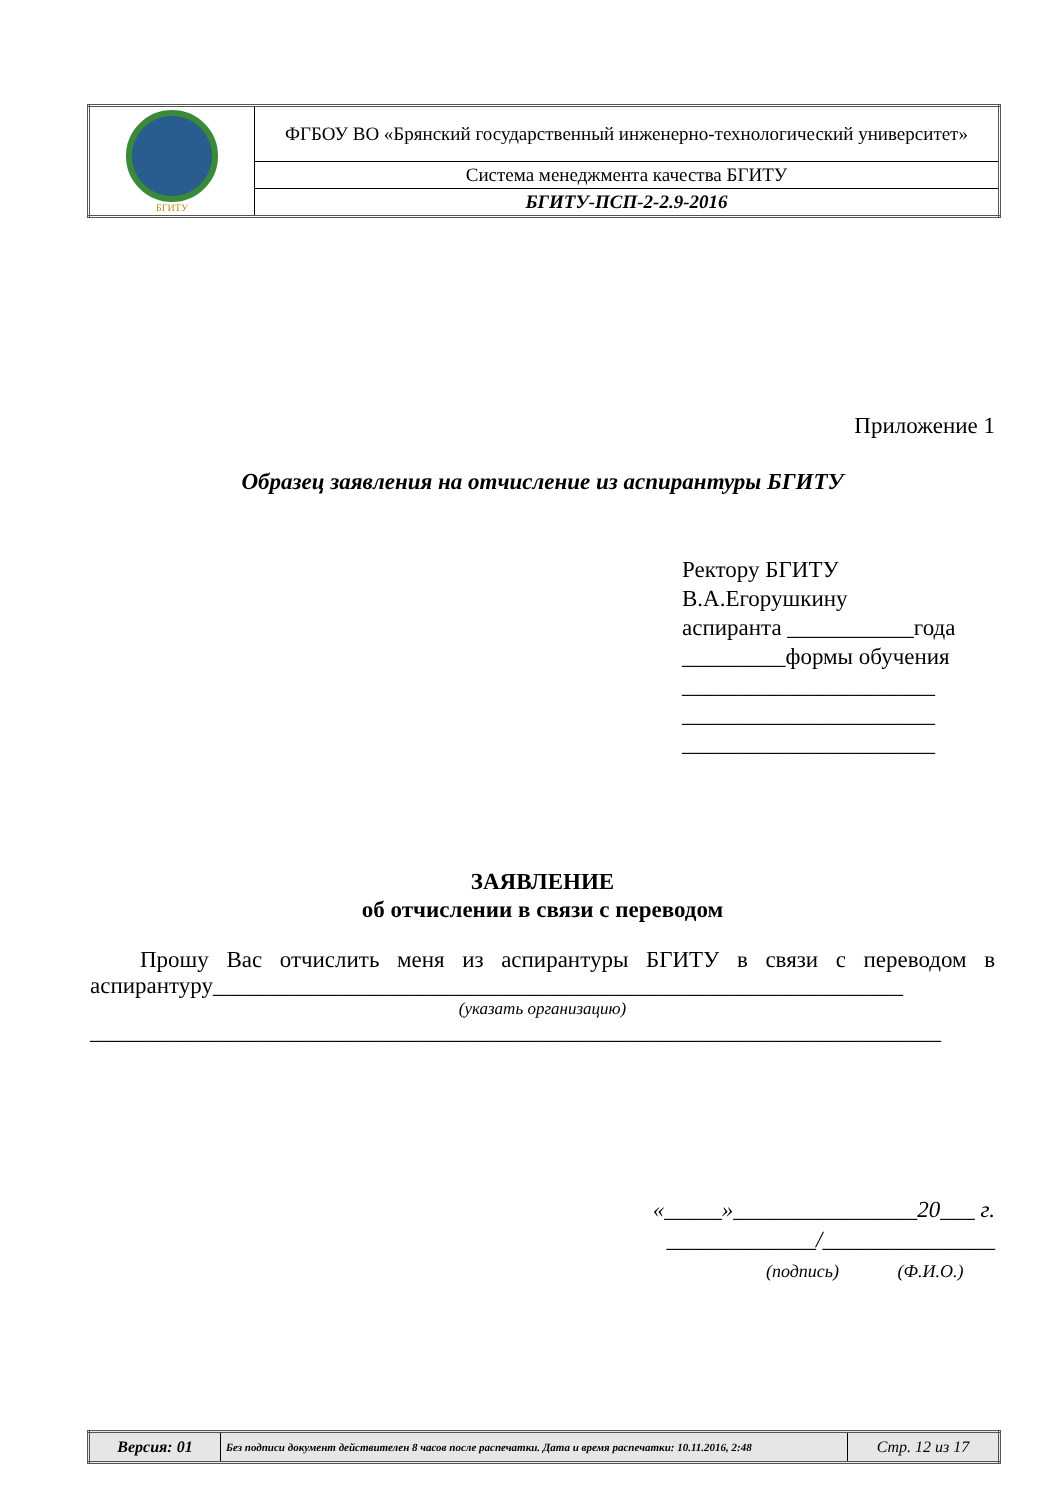| БГИТУ | ФГБОУ ВО «Брянский государственный инженерно-технологический университет» |
| | Система менеджмента качества БГИТУ |
| | БГИТУ-ПСП-2-2.9-2016 |
Приложение 1
Образец заявления на отчисление из аспирантуры БГИТУ
Ректору БГИТУ
В.А.Егорушкину
аспиранта ___________года
_________формы обучения
______________________
______________________
______________________
ЗАЯВЛЕНИЕ
об отчислении в связи с переводом
Прошу Вас отчислить меня из аспирантуры БГИТУ в связи с переводом в аспирантуру____________________________________________________________
(указать организацию)
__________________________________________________________________________
«_____»________________20___ г.
_____________/_______________
(подпись) (Ф.И.О.)
| Версия: 01 | Без подписи документ действителен 8 часов после распечатки. Дата и время распечатки: 10.11.2016, 2:48 | Стр. 12 из 17 |